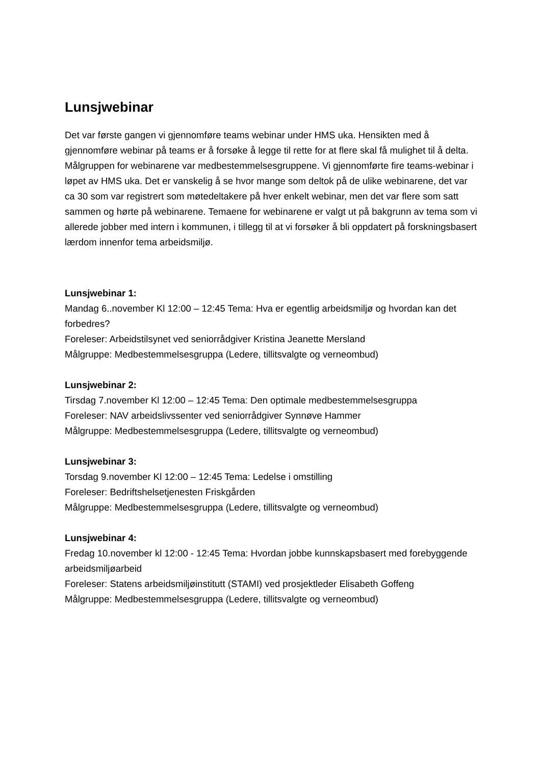Lunsjwebinar
Det var første gangen vi gjennomføre teams webinar under HMS uka. Hensikten med å gjennomføre webinar på teams er å forsøke å legge til rette for at flere skal få mulighet til å delta. Målgruppen for webinarene var medbestemmelsesgruppene. Vi gjennomførte fire teams-webinar i løpet av HMS uka. Det er vanskelig å se hvor mange som deltok på de ulike webinarene, det var ca 30 som var registrert som møtedeltakere på hver enkelt webinar, men det var flere som satt sammen og hørte på webinarene. Temaene for webinarene er valgt ut på bakgrunn av tema som vi allerede jobber med intern i kommunen, i tillegg til at vi forsøker å bli oppdatert på forskningsbasert lærdom innenfor tema arbeidsmiljø.
Lunsjwebinar 1:
Mandag 6..november Kl 12:00 – 12:45 Tema: Hva er egentlig arbeidsmiljø og hvordan kan det forbedres?
Foreleser: Arbeidstilsynet ved seniorrådgiver Kristina Jeanette Mersland
Målgruppe: Medbestemmelsesgruppa (Ledere, tillitsvalgte og verneombud)
Lunsjwebinar 2:
Tirsdag 7.november Kl 12:00 – 12:45 Tema: Den optimale medbestemmelsesgruppa
Foreleser: NAV arbeidslivssenter ved seniorrådgiver Synnøve Hammer
Målgruppe: Medbestemmelsesgruppa (Ledere, tillitsvalgte og verneombud)
Lunsjwebinar 3:
Torsdag 9.november Kl 12:00 – 12:45 Tema: Ledelse i omstilling
Foreleser: Bedriftshelsetjenesten Friskgården
Målgruppe: Medbestemmelsesgruppa (Ledere, tillitsvalgte og verneombud)
Lunsjwebinar 4:
Fredag 10.november kl 12:00 - 12:45 Tema: Hvordan jobbe kunnskapsbasert med forebyggende arbeidsmiljøarbeid
Foreleser: Statens arbeidsmiljøinstitutt (STAMI) ved prosjektleder Elisabeth Goffeng
Målgruppe: Medbestemmelsesgruppa (Ledere, tillitsvalgte og verneombud)